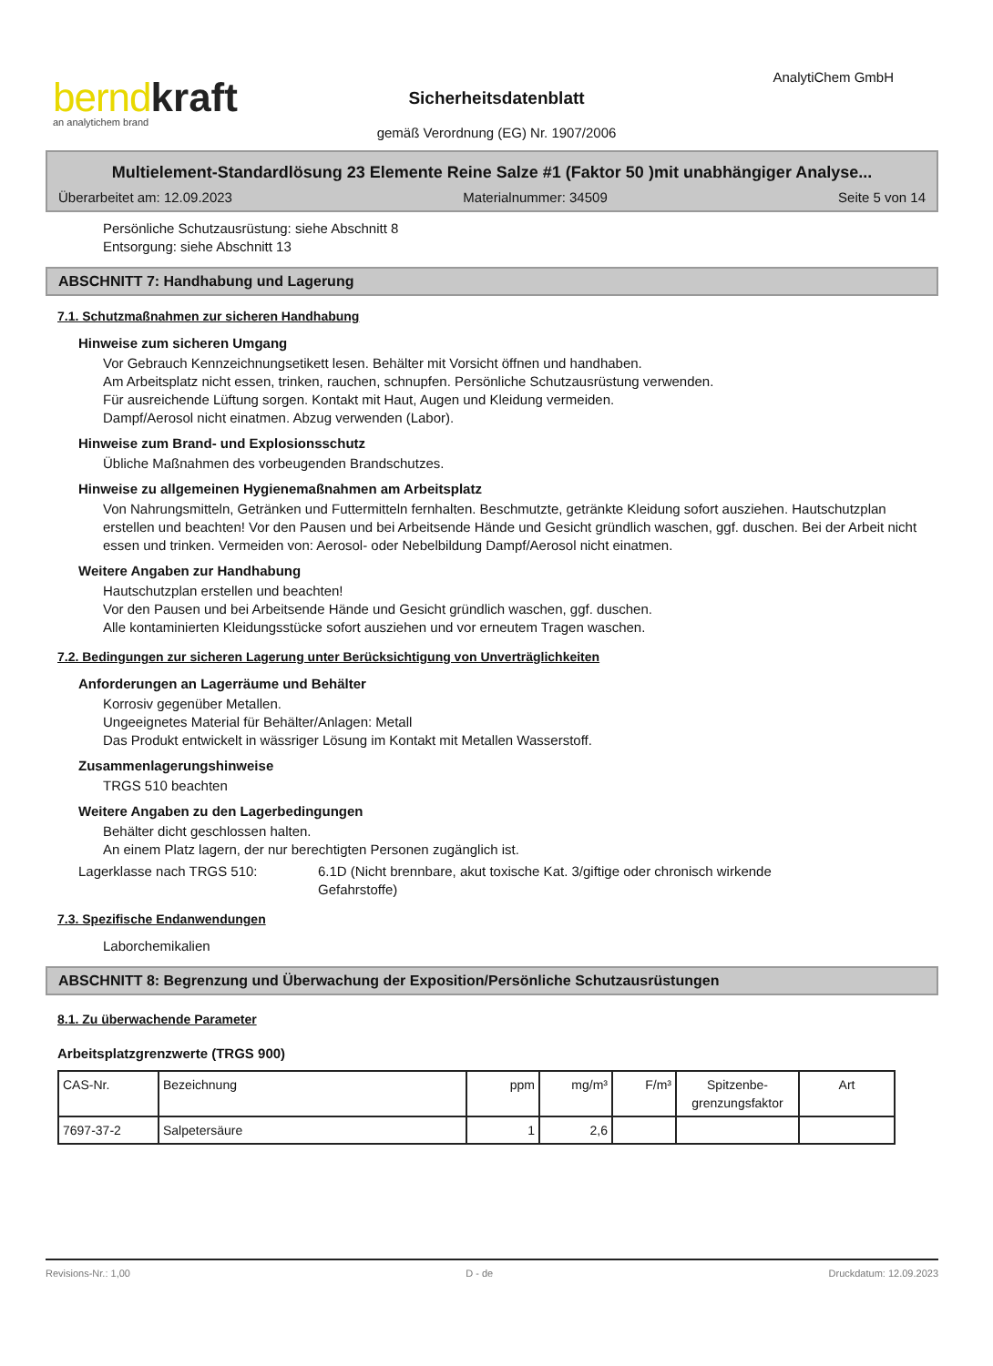bernd kraft
an analytichem brand
AnalytiChem GmbH
Sicherheitsdatenblatt
gemäß Verordnung (EG) Nr. 1907/2006
Multielement-Standardlösung 23 Elemente Reine Salze #1 (Faktor 50 )mit unabhängiger Analyse...
Überarbeitet am: 12.09.2023 Materialnummer: 34509 Seite 5 von 14
Persönliche Schutzausrüstung: siehe Abschnitt 8
Entsorgung: siehe Abschnitt 13
ABSCHNITT 7: Handhabung und Lagerung
7.1. Schutzmaßnahmen zur sicheren Handhabung
Hinweise zum sicheren Umgang
Vor Gebrauch Kennzeichnungsetikett lesen. Behälter mit Vorsicht öffnen und handhaben.
Am Arbeitsplatz nicht essen, trinken, rauchen, schnupfen. Persönliche Schutzausrüstung verwenden.
Für ausreichende Lüftung sorgen. Kontakt mit Haut, Augen und Kleidung vermeiden.
Dampf/Aerosol nicht einatmen. Abzug verwenden (Labor).
Hinweise zum Brand- und Explosionsschutz
Übliche Maßnahmen des vorbeugenden Brandschutzes.
Hinweise zu allgemeinen Hygienemaßnahmen am Arbeitsplatz
Von Nahrungsmitteln, Getränken und Futtermitteln fernhalten. Beschmutzte, getränkte Kleidung sofort ausziehen. Hautschutzplan erstellen und beachten! Vor den Pausen und bei Arbeitsende Hände und Gesicht gründlich waschen, ggf. duschen. Bei der Arbeit nicht essen und trinken. Vermeiden von: Aerosol- oder Nebelbildung Dampf/Aerosol nicht einatmen.
Weitere Angaben zur Handhabung
Hautschutzplan erstellen und beachten!
Vor den Pausen und bei Arbeitsende Hände und Gesicht gründlich waschen, ggf. duschen.
Alle kontaminierten Kleidungsstücke sofort ausziehen und vor erneutem Tragen waschen.
7.2. Bedingungen zur sicheren Lagerung unter Berücksichtigung von Unverträglichkeiten
Anforderungen an Lagerräume und Behälter
Korrosiv gegenüber Metallen.
Ungeeignetes Material für Behälter/Anlagen: Metall
Das Produkt entwickelt in wässriger Lösung im Kontakt mit Metallen Wasserstoff.
Zusammenlagerungshinweise
TRGS 510 beachten
Weitere Angaben zu den Lagerbedingungen
Behälter dicht geschlossen halten.
An einem Platz lagern, der nur berechtigten Personen zugänglich ist.
Lagerklasse nach TRGS 510: 6.1D (Nicht brennbare, akut toxische Kat. 3/giftige oder chronisch wirkende Gefahrstoffe)
7.3. Spezifische Endanwendungen
Laborchemikalien
ABSCHNITT 8: Begrenzung und Überwachung der Exposition/Persönliche Schutzausrüstungen
8.1. Zu überwachende Parameter
Arbeitsplatzgrenzwerte (TRGS 900)
| CAS-Nr. | Bezeichnung | ppm | mg/m³ | F/m³ | Spitzenbe- grenzungsfaktor | Art |
| --- | --- | --- | --- | --- | --- | --- |
| 7697-37-2 | Salpetersäure | 1 | 2,6 | | | |
Revisions-Nr.: 1,00 D - de Druckdatum: 12.09.2023